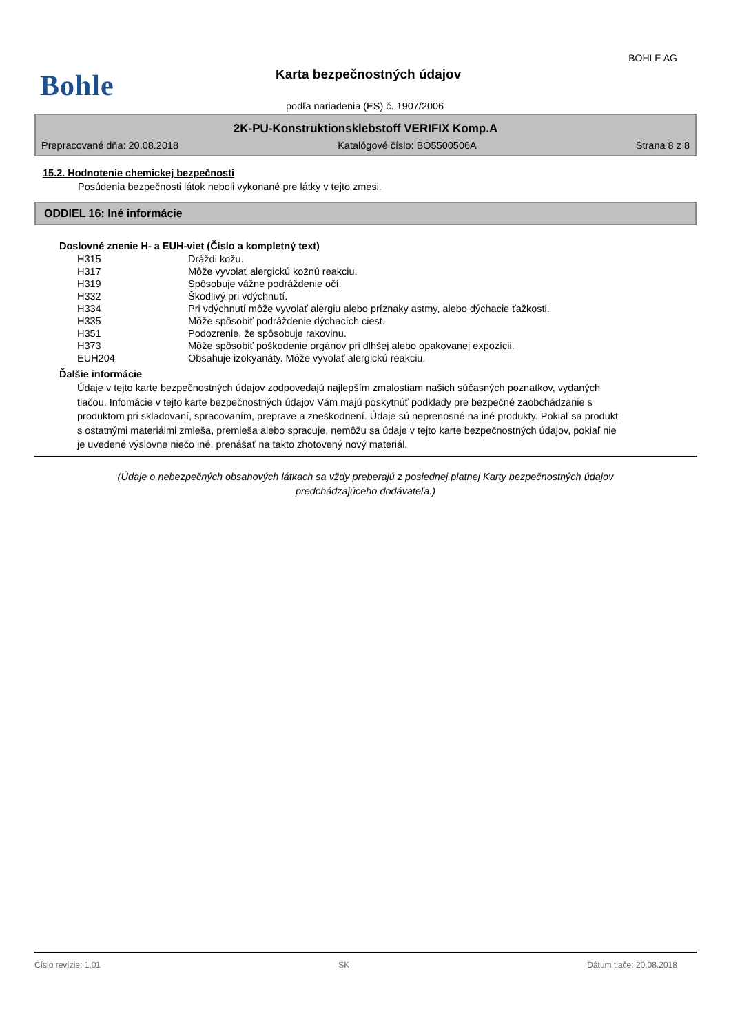BOHLE AG
Bohle Karta bezpečnostných údajov
podľa nariadenia (ES) č. 1907/2006
2K-PU-Konstruktionsklebstoff VERIFIX Komp.A
Prepracované dňa: 20.08.2018 Katalógové číslo: BO5500506A Strana 8 z 8
15.2. Hodnotenie chemickej bezpečnosti
Posúdenia bezpečnosti látok neboli vykonané pre látky v tejto zmesi.
ODDIEL 16: Iné informácie
Doslovné znenie H- a EUH-viet (Číslo a kompletný text)
| H315 | Dráždi kožu. |
| H317 | Môže vyvolať alergickú kožnú reakciu. |
| H319 | Spôsobuje vážne podráždenie očí. |
| H332 | Škodlivý pri vdýchnutí. |
| H334 | Pri vdýchnutí môže vyvolať alergiu alebo príznaky astmy, alebo dýchacie ťažkosti. |
| H335 | Môže spôsobiť podráždenie dýchacích ciest. |
| H351 | Podozrenie, že spôsobuje rakovinu. |
| H373 | Môže spôsobiť poškodenie orgánov pri dlhšej alebo opakovanej expozícii. |
| EUH204 | Obsahuje izokyanáty. Môže vyvolať alergickú reakciu. |
Ďalšie informácie
Údaje v tejto karte bezpečnostných údajov zodpovedajú najlepším zmalostiam našich súčasných poznatkov, vydaných tlačou. Infomácie v tejto karte bezpečnostných údajov Vám majú poskytnúť podklady pre bezpečné zaobchádzanie s produktom pri skladovaní, spracovaním, preprave a zneškodnení. Údaje sú neprenosné na iné produkty. Pokiaľ sa produkt s ostatnými materiálmi zmieša, premieša alebo spracuje, nemôžu sa údaje v tejto karte bezpečnostných údajov, pokiaľ nie je uvedené výslovne niečo iné, prenášať na takto zhotovený nový materiál.
(Údaje o nebezpečných obsahových látkach sa vždy preberajú z poslednej platnej Karty bezpečnostných údajov
predchádzajúceho dodávateľa.)
Číslo revízie: 1,01 SK Dátum tlače: 20.08.2018